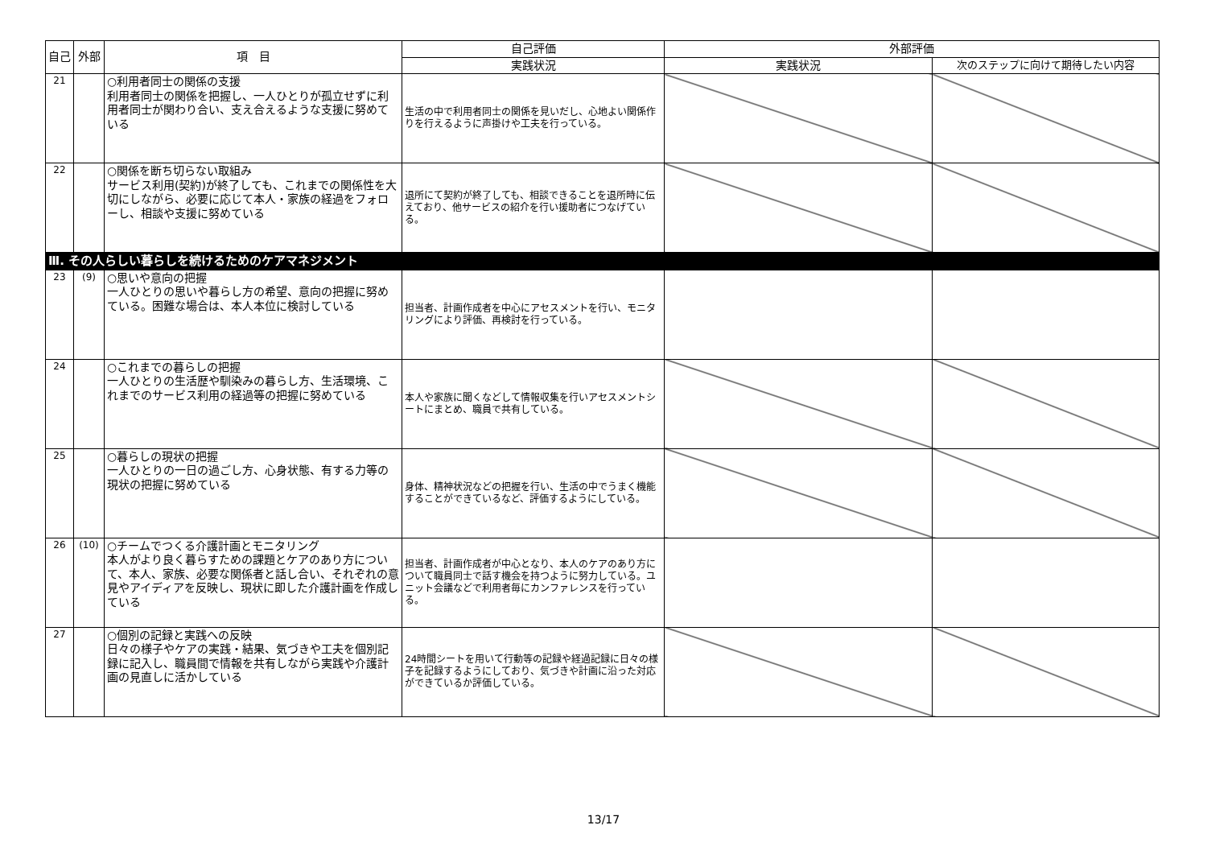| 自己 | 外部 | 項 目 | 自己評価 | 外部評価 | |
| --- | --- | --- | --- | --- | --- |
| | | | 実践状況 | 実践状況 | 次のステップに向けて期待したい内容 |
| 21 | | ○利用者同士の関係の支援 利用者同士の関係を把握し、一人ひとりが孤立せずに利用者同士が関わり合い、支え合えるような支援に努めている | 生活の中で利用者同士の関係を見いだし、心地よい関係作りを行えるように声掛けや工夫を行っている。 | | |
| 22 | | ○関係を断ち切らない取組み サービス利用(契約)が終了しても、これまでの関係性を大切にしながら、必要に応じて本人・家族の経過をフォローし、相談や支援に努めている | 退所にて契約が終了しても、相談できることを退所時に伝えており、他サービスの紹介を行い援助者につなげている。 | | |
| Ⅲ. その人らしい暮らしを続けるためのケアマネジメント | | | | | |
| 23 | (9) | ○思いや意向の把握 一人ひとりの思いや暮らし方の希望、意向の把握に努めている。困難な場合は、本人本位に検討している | 担当者、計画作成者を中心にアセスメントを行い、モニタリングにより評価、再検討を行っている。 | | |
| 24 | | ○これまでの暮らしの把握 一人ひとりの生活歴や馴染みの暮らし方、生活環境、これまでのサービス利用の経過等の把握に努めている | 本人や家族に聞くなどして情報収集を行いアセスメントシートにまとめ、職員で共有している。 | | |
| 25 | | ○暮らしの現状の把握 一人ひとりの一日の過ごし方、心身状態、有する力等の現状の把握に努めている | 身体、精神状況などの把握を行い、生活の中でうまく機能することができているなど、評価するようにしている。 | | |
| 26 | (10) | ○チームでつくる介護計画とモニタリング 本人がより良く暮らすための課題とケアのあり方について、本人、家族、必要な関係者と話し合い、それぞれの意見やアイディアを反映し、現状に即した介護計画を作成している | 担当者、計画作成者が中心となり、本人のケアのあり方について職員同士で話す機会を持つように努力している。ユニット会議などで利用者毎にカンファレンスを行っている。 | | |
| 27 | | ○個別の記録と実践への反映 日々の様子やケアの実践・結果、気づきや工夫を個別記録に記入し、職員間で情報を共有しながら実践や介護計画の見直しに活かしている | 24時間シートを用いて行動等の記録や経過記録に日々の様子を記録するようにしており、気づきや計画に沿った対応ができているか評価している。 | | |
13/17